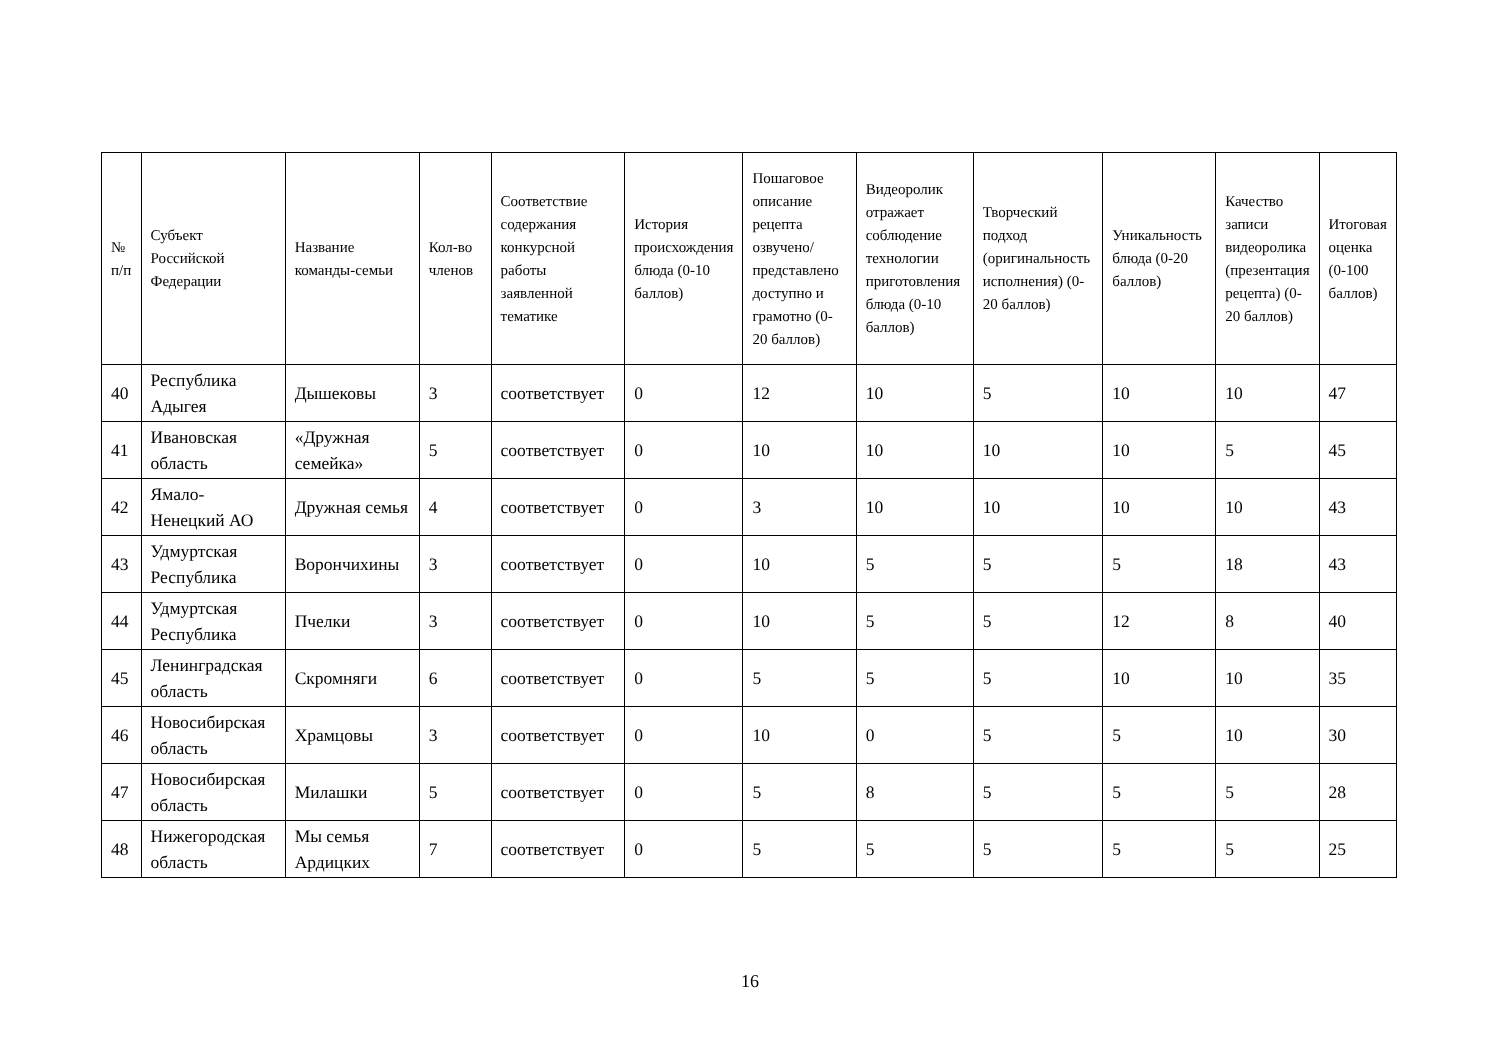| № п/п | Субъект Российской Федерации | Название команды-семьи | Кол-во членов | Соответствие содержания конкурсной работы заявленной тематике | История происхождения блюда (0-10 баллов) | Пошаговое описание рецепта озвучено/представлено доступно и грамотно (0-20 баллов) | Видеоролик отражает соблюдение технологии приготовления блюда (0-10 баллов) | Творческий подход (оригинальность исполнения) (0-20 баллов) | Уникальность блюда (0-20 баллов) | Качество записи видеоролика (презентация рецепта) (0-20 баллов) | Итоговая оценка (0-100 баллов) |
| --- | --- | --- | --- | --- | --- | --- | --- | --- | --- | --- | --- |
| 40 | Республика Адыгея | Дышековы | 3 | соответствует | 0 | 12 | 10 | 5 | 10 | 10 | 47 |
| 41 | Ивановская область | «Дружная семейка» | 5 | соответствует | 0 | 10 | 10 | 10 | 10 | 5 | 45 |
| 42 | Ямало-Ненецкий АО | Дружная семья | 4 | соответствует | 0 | 3 | 10 | 10 | 10 | 10 | 43 |
| 43 | Удмуртская Республика | Ворончихины | 3 | соответствует | 0 | 10 | 5 | 5 | 5 | 18 | 43 |
| 44 | Удмуртская Республика | Пчелки | 3 | соответствует | 0 | 10 | 5 | 5 | 12 | 8 | 40 |
| 45 | Ленинградская область | Скромняги | 6 | соответствует | 0 | 5 | 5 | 5 | 10 | 10 | 35 |
| 46 | Новосибирская область | Храмцовы | 3 | соответствует | 0 | 10 | 0 | 5 | 5 | 10 | 30 |
| 47 | Новосибирская область | Милашки | 5 | соответствует | 0 | 5 | 8 | 5 | 5 | 5 | 28 |
| 48 | Нижегородская область | Мы семья Ардицких | 7 | соответствует | 0 | 5 | 5 | 5 | 5 | 5 | 25 |
16